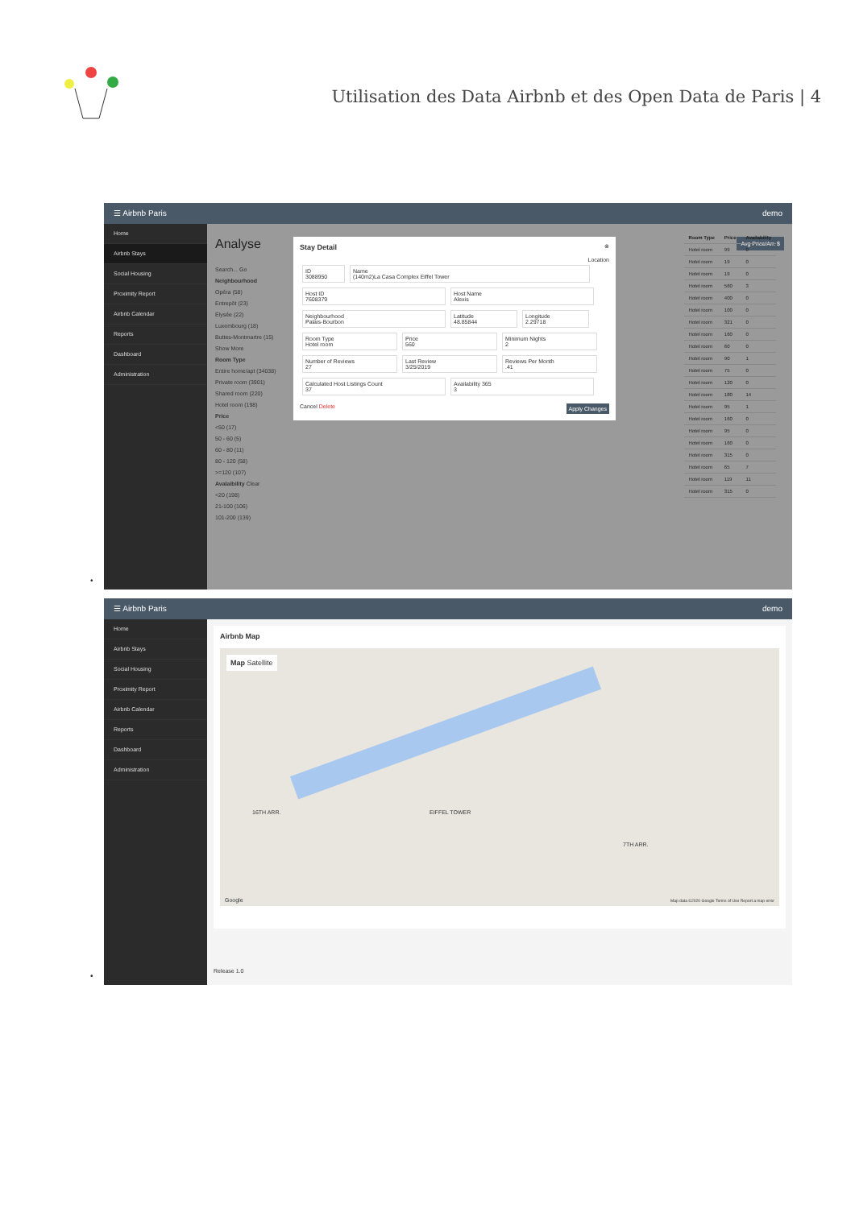Utilisation des Data Airbnb et des Open Data de Paris | 4
☰ Airbnb Paris demo
Home
Airbnb Stays
Social Housing
Proximity Report
Airbnb Calendar
Reports
Dashboard
Administration
Analyse Avg Price/Arr. $
Search... Go
Neighbourhood
Opéra (58)
Entrepôt (23)
Élysée (22)
Luxembourg (18)
Buttes-Montmartre (15)
Show More
Room Type
Entire home/apt (34038)
Private room (3901)
Shared room (220)
Hotel room (198)
Price
<50 (17)
50 - 60 (5)
60 - 80 (11)
80 - 120 (58)
>=120 (107)
Avalaibility Clear
<20 (198)
21-100 (106)
101-200 (139)
Stay Detail ⊗
Location
ID
3088950 Name
(140m2)La Casa Complex Eiffel Tower Host ID
7608379 Host Name
Alexis Neighbourhood
Palais-Bourbon Latitude
48.85844 Longitude
2.29718 Room Type
Hotel room Price
560 Minimum Nights
2 Number of Reviews
27 Last Review
3/25/2019 Reviews Per Month
.41 Calculated Host Listings Count
37 Availability 365
3
Cancel Delete Apply Changes
| Room Type | Price | Availability |
| --- | --- | --- |
| Hotel room | 99 | 0 |
| Hotel room | 19 | 0 |
| Hotel room | 19 | 0 |
| Hotel room | 560 | 3 |
| Hotel room | 400 | 0 |
| Hotel room | 100 | 0 |
| Hotel room | 321 | 0 |
| Hotel room | 160 | 0 |
| Hotel room | 60 | 0 |
| Hotel room | 90 | 1 |
| Hotel room | 75 | 0 |
| Hotel room | 120 | 0 |
| Hotel room | 180 | 14 |
| Hotel room | 95 | 1 |
| Hotel room | 160 | 0 |
| Hotel room | 95 | 0 |
| Hotel room | 160 | 0 |
| Hotel room | 315 | 0 |
| Hotel room | 65 | 7 |
| Hotel room | 119 | 11 |
| Hotel room | 315 | 0 |
•
☰ Airbnb Paris demo
Home
Airbnb Stays
Social Housing
Proximity Report
Airbnb Calendar
Reports
Dashboard
Administration
Airbnb Map
Map Satellite
16TH ARR. EIFFEL TOWER
7TH ARR.
Google
Map data ©2020 Google Terms of Use Report a map error
Release 1.0
•